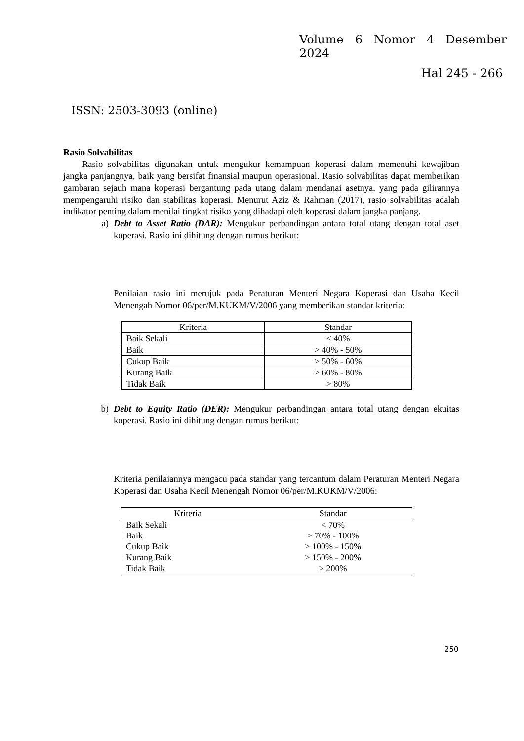Volume 6 Nomor 4 Desember 2024
Hal 245 - 266
ISSN: 2503-3093 (online)
Rasio Solvabilitas
Rasio solvabilitas digunakan untuk mengukur kemampuan koperasi dalam memenuhi kewajiban jangka panjangnya, baik yang bersifat finansial maupun operasional. Rasio solvabilitas dapat memberikan gambaran sejauh mana koperasi bergantung pada utang dalam mendanai asetnya, yang pada gilirannya mempengaruhi risiko dan stabilitas koperasi. Menurut Aziz & Rahman (2017), rasio solvabilitas adalah indikator penting dalam menilai tingkat risiko yang dihadapi oleh koperasi dalam jangka panjang.
a) Debt to Asset Ratio (DAR): Mengukur perbandingan antara total utang dengan total aset koperasi. Rasio ini dihitung dengan rumus berikut:
Penilaian rasio ini merujuk pada Peraturan Menteri Negara Koperasi dan Usaha Kecil Menengah Nomor 06/per/M.KUKM/V/2006 yang memberikan standar kriteria:
| Kriteria | Standar |
| --- | --- |
| Baik Sekali | < 40% |
| Baik | > 40% - 50% |
| Cukup Baik | > 50% - 60% |
| Kurang Baik | > 60% - 80% |
| Tidak Baik | > 80% |
b) Debt to Equity Ratio (DER): Mengukur perbandingan antara total utang dengan ekuitas koperasi. Rasio ini dihitung dengan rumus berikut:
Kriteria penilaiannya mengacu pada standar yang tercantum dalam Peraturan Menteri Negara Koperasi dan Usaha Kecil Menengah Nomor 06/per/M.KUKM/V/2006:
| Kriteria | Standar |
| --- | --- |
| Baik Sekali | < 70% |
| Baik | > 70% - 100% |
| Cukup Baik | > 100% - 150% |
| Kurang Baik | > 150% - 200% |
| Tidak Baik | > 200% |
250